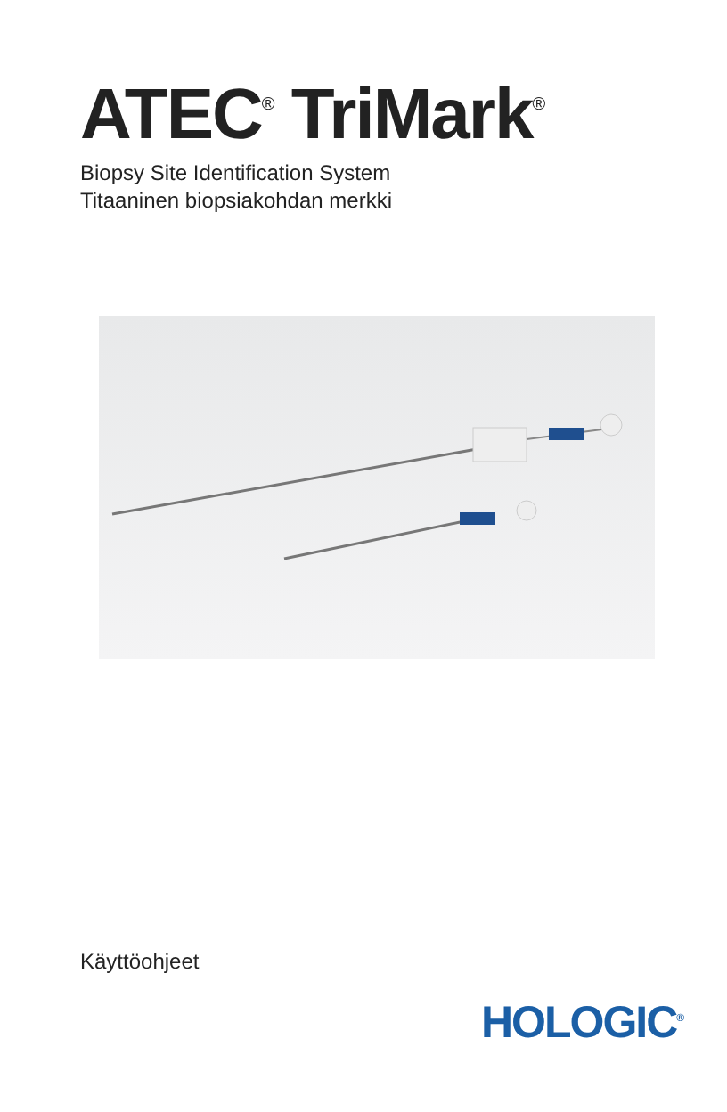ATEC<sup>®</sup> TriMark<sup>®</sup>
Biopsy Site Identification System
Titaaninen biopsiakohdan merkki
Käyttöohjeet
HOLOGIC<sup>®</sup>